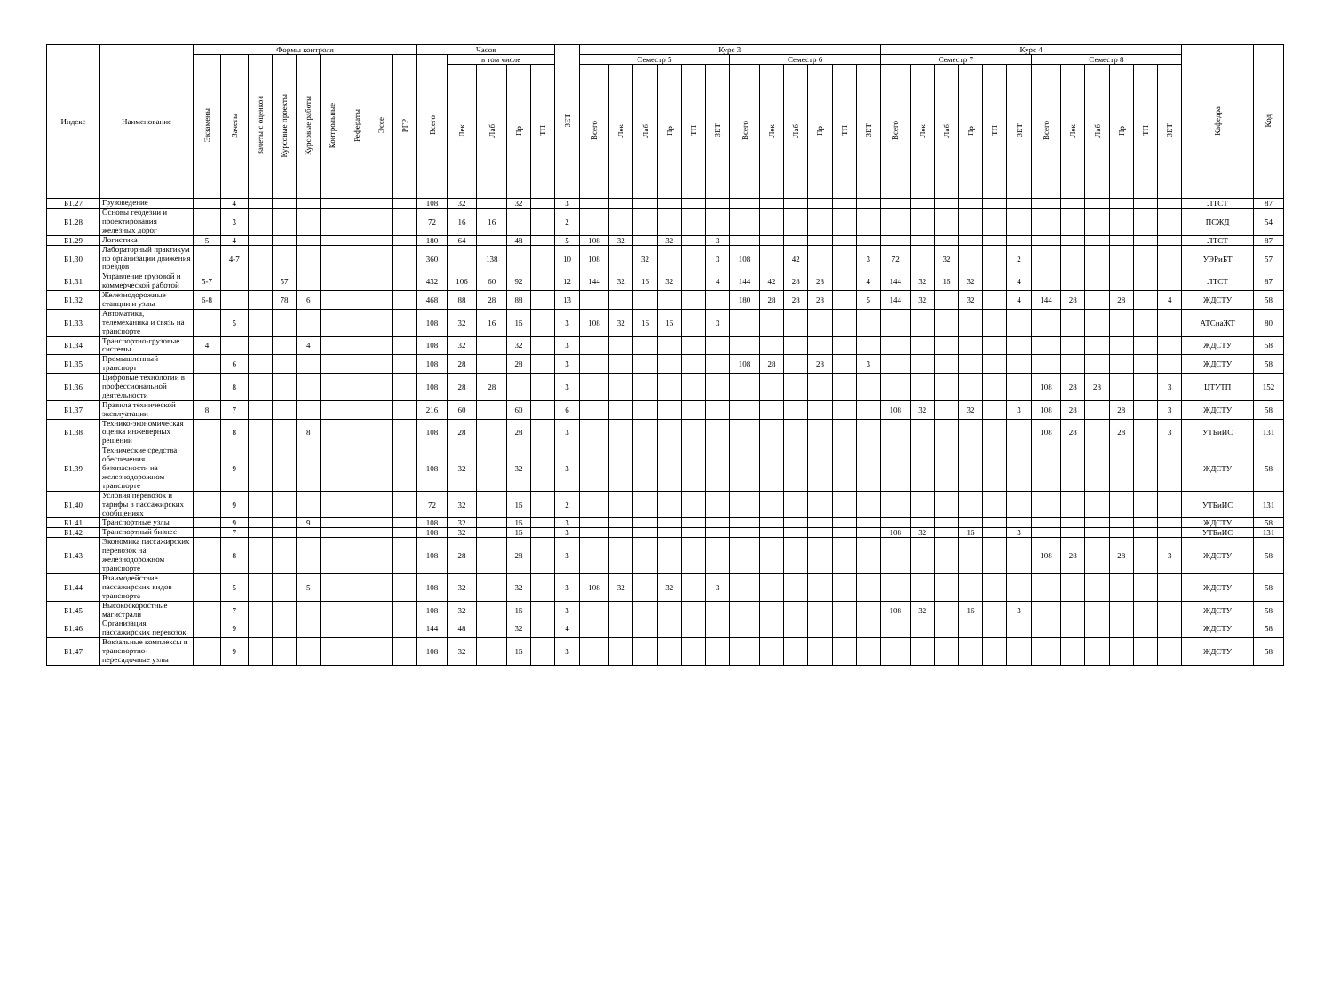| Индекс | Наименование | Формы контроля | | | | | | | | | Часов | | | | | ЗЕТ | Курс 3 | | | | | | | | | | | | Курс 4 | | | | | | | | | | | | Кафедра | Код |
| --- | --- | --- | --- | --- | --- | --- | --- | --- | --- | --- | --- | --- | --- | --- | --- | --- | --- | --- | --- | --- | --- | --- | --- | --- | --- | --- | --- | --- | --- | --- | --- | --- | --- | --- | --- | --- | --- | --- | --- | --- | --- | --- |
| | | Экзамены | Зачеты | Зачеты с оценкой | Курсовые проекты | Курсовые работы | Контрольные | Рефераты | Эссе | РГР | Всего | в том числе | | | | | Семестр 5 | | | | | | Семестр 6 | | | | | | Семестр 7 | | | | | | Семестр 8 | | | | | | | |
| | | | | | | | | | | | | Лек | Лаб | Пр | ТП | | Всего | Лек | Лаб | Пр | ТП | ЗЕТ | Всего | Лек | Лаб | Пр | ТП | ЗЕТ | Всего | Лек | Лаб | Пр | ТП | ЗЕТ | Всего | Лек | Лаб | Пр | ТП | ЗЕТ | | |
| Б1.27 | Грузоведение | | 4 | | | | | | | | 108 | 32 | | 32 | | 3 | | | | | | | | | | | | | | | | | | | | | | | | | ЛТСТ | 87 |
| Б1.28 | Основы геодезии и проектирования железных дорог | | 3 | | | | | | | | 72 | 16 | 16 | | | 2 | | | | | | | | | | | | | | | | | | | | | | | | | ПСЖД | 54 |
| Б1.29 | Логистика | 5 | 4 | | | | | | | | 180 | 64 | | 48 | | 5 | 108 | 32 | | 32 | | 3 | | | | | | | | | | | | | | | | | | | ЛТСТ | 87 |
| Б1.30 | Лабораторный практикум по организации движения поездов | | 4-7 | | | | | | | | 360 | | 138 | | | 10 | 108 | | 32 | | | 3 | 108 | | 42 | | | 3 | 72 | | 32 | | | 2 | | | | | | | УЭРиБТ | 57 |
| Б1.31 | Управление грузовой и коммерческой работой | 5-7 | | | 57 | | | | | | 432 | 106 | 60 | 92 | | 12 | 144 | 32 | 16 | 32 | | 4 | 144 | 42 | 28 | 28 | | 4 | 144 | 32 | 16 | 32 | | 4 | | | | | | | ЛТСТ | 87 |
| Б1.32 | Железнодорожные станции и узлы | 6-8 | | | 78 | 6 | | | | | 468 | 88 | 28 | 88 | | 13 | | | | | | | 180 | 28 | 28 | 28 | | 5 | 144 | 32 | | 32 | | 4 | 144 | 28 | | 28 | | 4 | ЖДСТУ | 58 |
| Б1.33 | Автоматика, телемеханика и связь на транспорте | | 5 | | | | | | | | 108 | 32 | 16 | 16 | | 3 | 108 | 32 | 16 | 16 | | 3 | | | | | | | | | | | | | | | | | | | АТСнаЖТ | 80 |
| Б1.34 | Транспортно-грузовые системы | 4 | | | | 4 | | | | | 108 | 32 | | 32 | | 3 | | | | | | | | | | | | | | | | | | | | | | | | | ЖДСТУ | 58 |
| Б1.35 | Промышленный транспорт | | 6 | | | | | | | | 108 | 28 | | 28 | | 3 | | | | | | | 108 | 28 | | 28 | | 3 | | | | | | | | | | | | | ЖДСТУ | 58 |
| Б1.36 | Цифровые технологии в профессиональной деятельности | | 8 | | | | | | | | 108 | 28 | 28 | | | 3 | | | | | | | | | | | | | | | | | | | 108 | 28 | 28 | | | 3 | ЦТУТП | 152 |
| Б1.37 | Правила технической эксплуатации | 8 | 7 | | | | | | | | 216 | 60 | | 60 | | 6 | | | | | | | | | | | | | 108 | 32 | | 32 | | 3 | 108 | 28 | | 28 | | 3 | ЖДСТУ | 58 |
| Б1.38 | Технико-экономическая оценка инженерных решений | | 8 | | | 8 | | | | | 108 | 28 | | 28 | | 3 | | | | | | | | | | | | | | | | | | | 108 | 28 | | 28 | | 3 | УТБиИС | 131 |
| Б1.39 | Технические средства обеспечения безопасности на железнодорожном транспорте | | 9 | | | | | | | | 108 | 32 | | 32 | | 3 | | | | | | | | | | | | | | | | | | | | | | | | | ЖДСТУ | 58 |
| Б1.40 | Условия перевозок и тарифы в пассажирских сообщениях | | 9 | | | | | | | | 72 | 32 | | 16 | | 2 | | | | | | | | | | | | | | | | | | | | | | | | | УТБиИС | 131 |
| Б1.41 | Транспортные узлы | | 9 | | | 9 | | | | | 108 | 32 | | 16 | | 3 | | | | | | | | | | | | | | | | | | | | | | | | | ЖДСТУ | 58 |
| Б1.42 | Транспортный бизнес | | 7 | | | | | | | | 108 | 32 | | 16 | | 3 | | | | | | | | | | | | | 108 | 32 | | 16 | | 3 | | | | | | | УТБиИС | 131 |
| Б1.43 | Экономика пассажирских перевозок на железнодорожном транспорте | | 8 | | | | | | | | 108 | 28 | | 28 | | 3 | | | | | | | | | | | | | | | | | | | 108 | 28 | | 28 | | 3 | ЖДСТУ | 58 |
| Б1.44 | Взаимодействие пассажирских видов транспорта | | 5 | | | 5 | | | | | 108 | 32 | | 32 | | 3 | 108 | 32 | | 32 | | 3 | | | | | | | | | | | | | | | | | | | ЖДСТУ | 58 |
| Б1.45 | Высокоскоростные магистрали | | 7 | | | | | | | | 108 | 32 | | 16 | | 3 | | | | | | | | | | | | | 108 | 32 | | 16 | | 3 | | | | | | | ЖДСТУ | 58 |
| Б1.46 | Организация пассажирских перевозок | | 9 | | | | | | | | 144 | 48 | | 32 | | 4 | | | | | | | | | | | | | | | | | | | | | | | | | ЖДСТУ | 58 |
| Б1.47 | Вокзальные комплексы и транспортно-пересадочные узлы | | 9 | | | | | | | | 108 | 32 | | 16 | | 3 | | | | | | | | | | | | | | | | | | | | | | | | | ЖДСТУ | 58 |